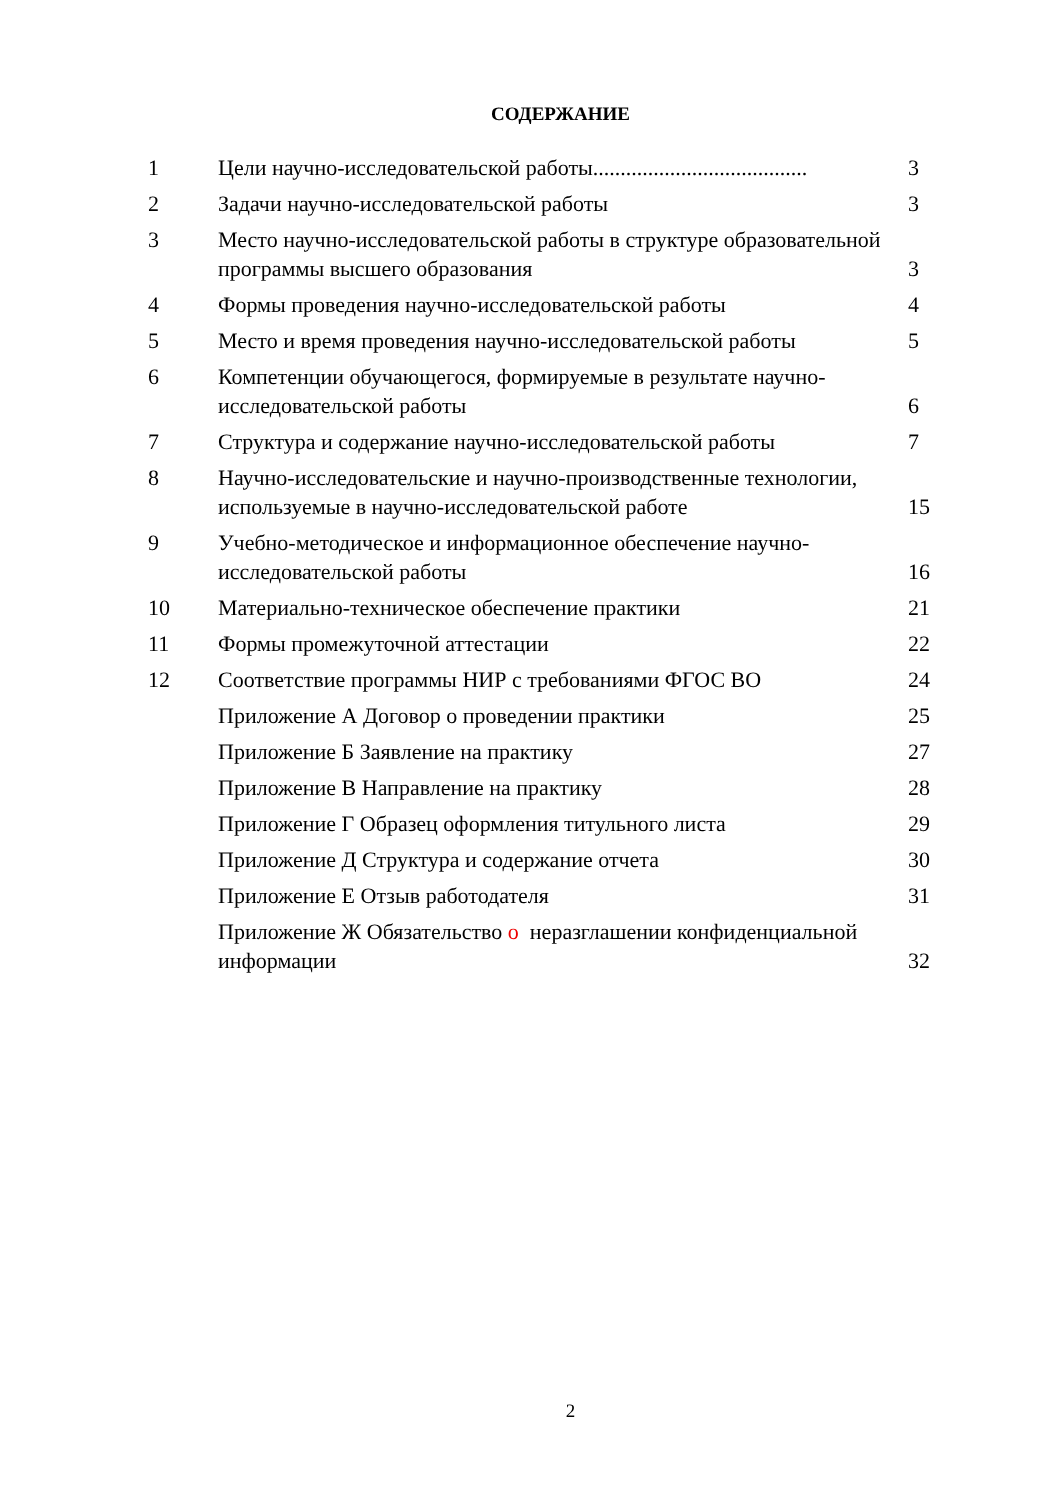СОДЕРЖАНИЕ
| 1 | Цели научно-исследовательской работы....................................... | 3 |
| 2 | Задачи научно-исследовательской работы | 3 |
| 3 | Место научно-исследовательской работы в структуре образовательной программы высшего образования | 3 |
| 4 | Формы проведения научно-исследовательской работы | 4 |
| 5 | Место и время проведения научно-исследовательской работы | 5 |
| 6 | Компетенции обучающегося, формируемые в результате научно-исследовательской работы | 6 |
| 7 | Структура и содержание научно-исследовательской работы | 7 |
| 8 | Научно-исследовательские и научно-производственные технологии, используемые в научно-исследовательской работе | 15 |
| 9 | Учебно-методическое и информационное обеспечение научно-исследовательской работы | 16 |
| 10 | Материально-техническое обеспечение практики | 21 |
| 11 | Формы промежуточной аттестации | 22 |
| 12 | Соответствие программы НИР с требованиями ФГОС ВО | 24 |
| | Приложение А Договор о проведении практики | 25 |
| | Приложение Б Заявление на практику | 27 |
| | Приложение В Направление на практику | 28 |
| | Приложение Г Образец оформления титульного листа | 29 |
| | Приложение Д Структура и содержание отчета | 30 |
| | Приложение Е Отзыв работодателя | 31 |
| | Приложение Ж Обязательство о неразглашении конфиденциальной информации | 32 |
2